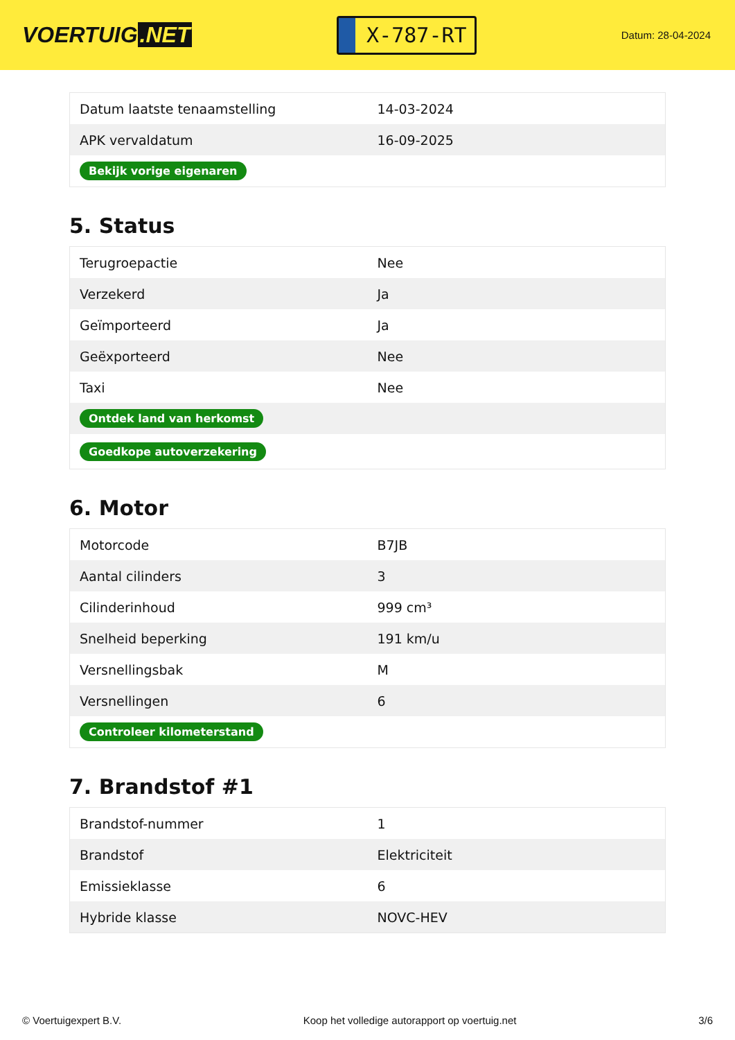VOERTUIG.NET
X-787-RT
Datum: 28-04-2024
| Datum laatste tenaamstelling | 14-03-2024 |
| APK vervaldatum | 16-09-2025 |
| Bekijk vorige eigenaren | |
5. Status
| Terugroepactie | Nee |
| Verzekerd | Ja |
| Geïmporteerd | Ja |
| Geëxporteerd | Nee |
| Taxi | Nee |
| Ontdek land van herkomst | |
| Goedkope autoverzekering | |
6. Motor
| Motorcode | B7JB |
| Aantal cilinders | 3 |
| Cilinderinhoud | 999 cm³ |
| Snelheid beperking | 191 km/u |
| Versnellingsbak | M |
| Versnellingen | 6 |
| Controleer kilometerstand | |
7. Brandstof #1
| Brandstof-nummer | 1 |
| Brandstof | Elektriciteit |
| Emissieklasse | 6 |
| Hybride klasse | NOVC-HEV |
© Voertuigexpert B.V. Koop het volledige autorapport op voertuig.net 3/6